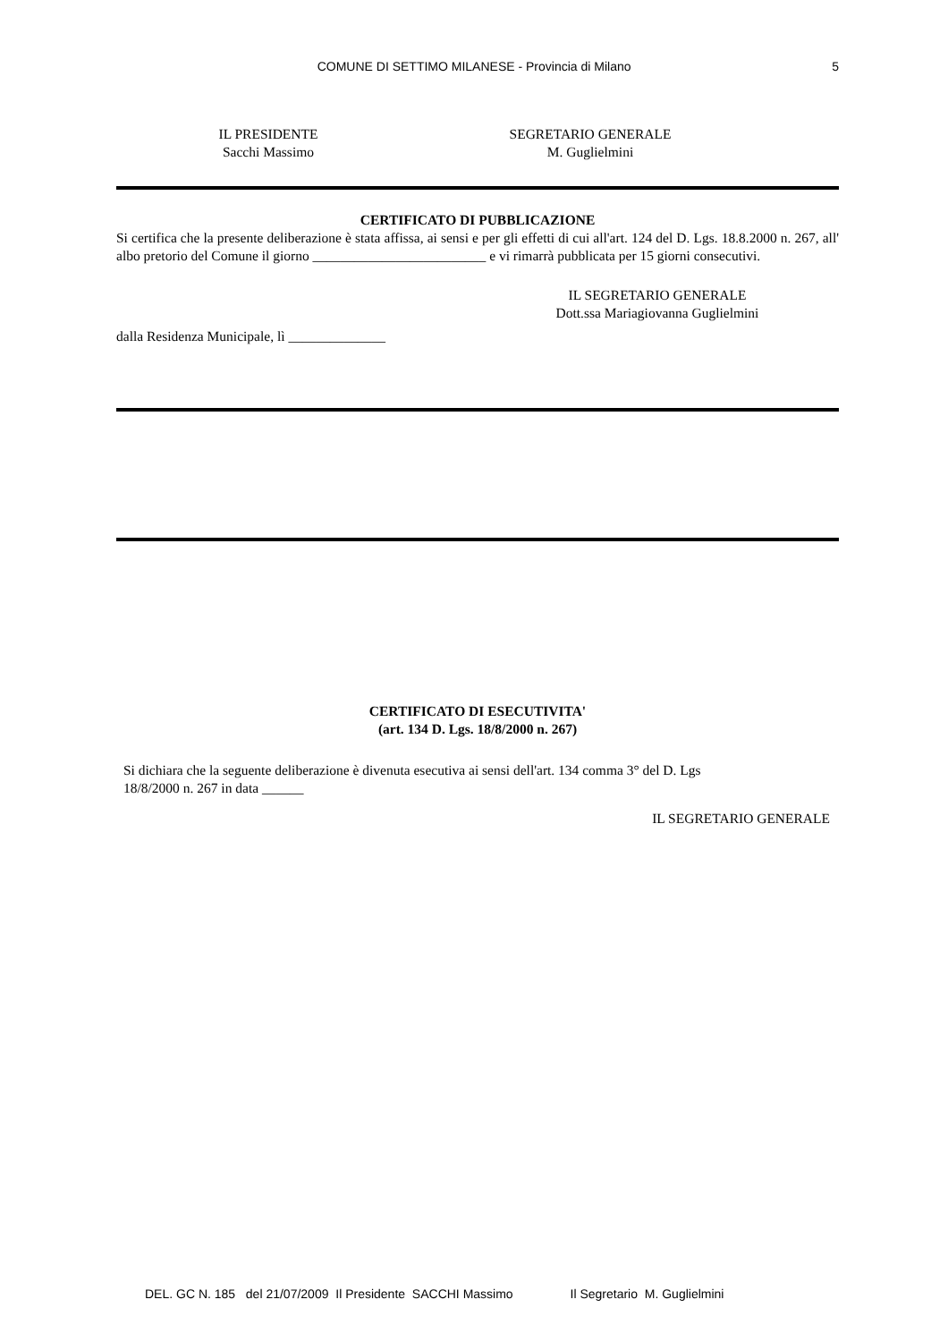COMUNE DI SETTIMO MILANESE - Provincia di Milano 5
IL PRESIDENTE
Sacchi Massimo
SEGRETARIO GENERALE
M. Guglielmini
CERTIFICATO DI PUBBLICAZIONE
Si certifica che la presente deliberazione è stata affissa, ai sensi e per gli effetti di cui all'art. 124 del D. Lgs. 18.8.2000 n. 267, all' albo pretorio del Comune il giorno _________________________ e vi rimarrà pubblicata per 15 giorni consecutivi.
IL SEGRETARIO GENERALE
Dott.ssa Mariagiovanna Guglielmini
dalla Residenza Municipale, lì ______________
CERTIFICATO DI ESECUTIVITA'
(art. 134 D. Lgs. 18/8/2000 n. 267)
Si dichiara che la seguente deliberazione è divenuta esecutiva ai sensi dell'art. 134 comma 3° del D. Lgs
18/8/2000 n. 267 in data ______
IL SEGRETARIO GENERALE
DEL. GC N. 185 del 21/07/2009 Il Presidente SACCHI Massimo Il Segretario M. Guglielmini